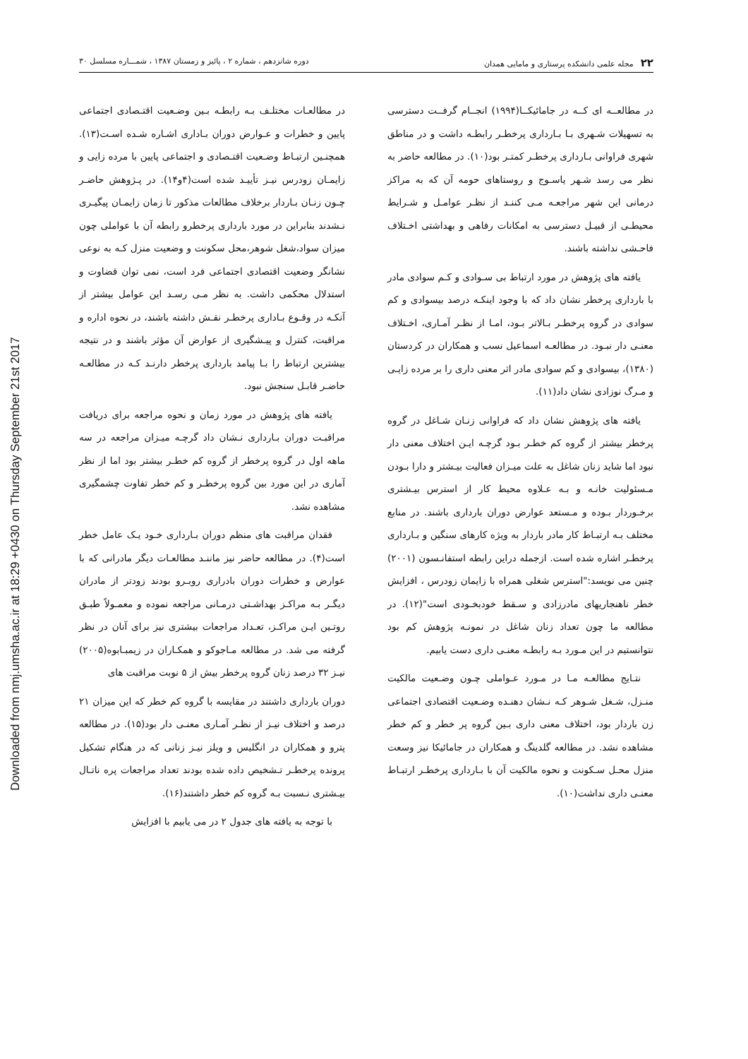Downloaded from nmj.umsha.ac.ir at 18:29 +0430 on Thursday September 21st 2017
۲۲مجله علمی دانشکده پرستاری و مامایی همدان
دوره شانزدهم ، شماره ۲ ، پائیز و زمستان ۱۳۸۷ ، شمـــاره مسلسل ۳۰
در مطالعــه ای کــه در جامائیکــا(۱۹۹۴) انجــام گرفــت دسترسی به تسهیلات شـهری بـا بـارداری پرخطـر رابطـه داشت و در مناطق شهری فراوانی بـارداری پرخطـر کمتـر بود(۱۰). در مطالعه حاضر به نظر می رسد شـهر یاسـوج و روستاهای حومه آن که به مراکز درمانی این شهر مراجعـه مـی کننـد از نظـر عوامـل و شـرایط محیطـی از قبیـل دسترسی به امکانات رفاهی و بهداشتی اخـتلاف فاحـشی نداشته باشند.
یافته های پژوهش در مورد ارتباط بی سـوادی و کـم سوادی مادر با بارداری پرخطر نشان داد که با وجود اینکـه درصد بیسوادی و کم سوادی در گروه پرخطـر بـالاتر بـود، امـا از نظـر آمـاری، اخـتلاف معنـی دار نبـود. در مطالعـه اسماعیل نسب و همکاران در کردستان (۱۳۸۰)، بیسوادی و کم سوادی مادر اثر معنی داری را بر مرده زایـی و مـرگ نوزادی نشان داد(۱۱).
یافته های پژوهش نشان داد که فراوانی زنـان شـاغل در گروه پرخطر بیشتر از گروه کم خطـر بـود گرچـه ایـن اختلاف معنی دار نبود اما شاید زنان شاغل به علت میـزان فعالیت بیـشتر و دارا بـودن مـسئولیت خانـه و بـه عـلاوه محیط کار از استرس بیـشتری برخـوردار بـوده و مـستعد عوارض دوران بارداری باشند. در منابع مختلف بـه ارتبـاط کار مادر باردار به ویژه کارهای سنگین و بـارداری پرخطـر اشاره شده است. ازجمله دراین رابطه استفانـسون (۲۰۰۱) چنین می نویسد:"استرس شغلی همراه با زایمان زودرس ، افزایش خطر ناهنجاریهای مادرزادی و سـقط خودبخـودی است"(۱۲). در مطالعه ما چون تعداد زنان شاغل در نمونـه پژوهش کم بود نتوانستیم در این مـورد بـه رابطـه معنـی داری دست یابیم.
نتـایج مطالعـه مـا در مـورد عـواملی چـون وضـعیت مالکیت منـزل، شـغل شـوهر کـه نـشان دهنـده وضـعیت اقتصادی اجتماعی زن باردار بود، اختلاف معنی داری بـین گروه پر خطر و کم خطر مشاهده نشد. در مطالعه گلدینگ و همکاران در جامائیکا نیز وسعت منزل محـل سـکونت و نحوه مالکیت آن با بـارداری پرخطـر ارتبـاط معنـی داری نداشت(۱۰).
در مطالعـات مختلـف بـه رابطـه بـین وضـعیت اقتـصادی اجتماعی پایین و خطرات و عـوارض دوران بـاداری اشـاره شـده اسـت(۱۳). همچنـین ارتبـاط وضـعیت اقتـصادی و اجتماعی پایین با مرده زایی و زایمـان زودرس نیـز تأییـد شده است(۴و۱۴). در پـژوهش حاضـر چـون زنـان بـاردار برخلاف مطالعات مذکور تا زمان زایمـان پیگیـری نـشدند بنابراین در مورد بارداری پرخطرو رابطه آن با عواملی چون میزان سواد،شغل شوهر،محل سکونت و وضعیت منزل کـه به نوعی نشانگر وضعیت اقتصادی اجتماعی فرد است، نمی توان قضاوت و استدلال محکمی داشت. به نظر مـی رسـد این عوامل بیشتر از آنکـه در وقـوع بـاداری پرخطـر نقـش داشته باشند، در نحوه اداره و مراقبت، کنترل و پیـشگیری از عوارض آن مؤثر باشند و در نتیجه بیشترین ارتباط را بـا پیامد بارداری پرخطر دارنـد کـه در مطالعـه حاضـر قابـل سنجش نبود.
یافته های پژوهش در مورد زمان و نحوه مراجعه برای دریافت مراقبـت دوران بـارداری نـشان داد گرچـه میـزان مراجعه در سه ماهه اول در گروه پرخطر از گروه کم خطـر بیشتر بود اما از نظر آماری در این مورد بین گروه پرخطـر و کم خطر تفاوت چشمگیری مشاهده نشد.
فقدان مراقبت های منظم دوران بـارداری خـود یـک عامل خطر است(۴). در مطالعه حاضر نیز ماننـد مطالعـات دیگر مادرانی که با عوارض و خطرات دوران بادراری روبـرو بودند زودتر از مادران دیگـر بـه مراکـز بهداشـتی درمـانی مراجعه نموده و معمـولاً طبـق روتـین ایـن مراکـز، تعـداد مراجعات بیشتری نیز برای آنان در نظر گرفته می شد. در مطالعه مـاجوکو و همکـاران در زیمبـابوه(۲۰۰۵) نیـز ۳۲ درصد زنان گروه پرخطر بیش از ۵ نوبت مراقبت های
دوران بارداری داشتند در مقایسه با گروه کم خطر که این میزان ۲۱ درصد و اختلاف نیـز از نظـر آمـاری معنـی دار بود(۱۵). در مطالعه پترو و همکاران در انگلیس و ویلز نیـز زنانی که در هنگام تشکیل پرونده پرخطـر تـشخیص داده شده بودند تعداد مراجعات پره ناتـال بیـشتری نـسبت بـه گروه کم خطر داشتند(۱۶).
با توجه به یافته های جدول ۲ در می یابیم با افزایش